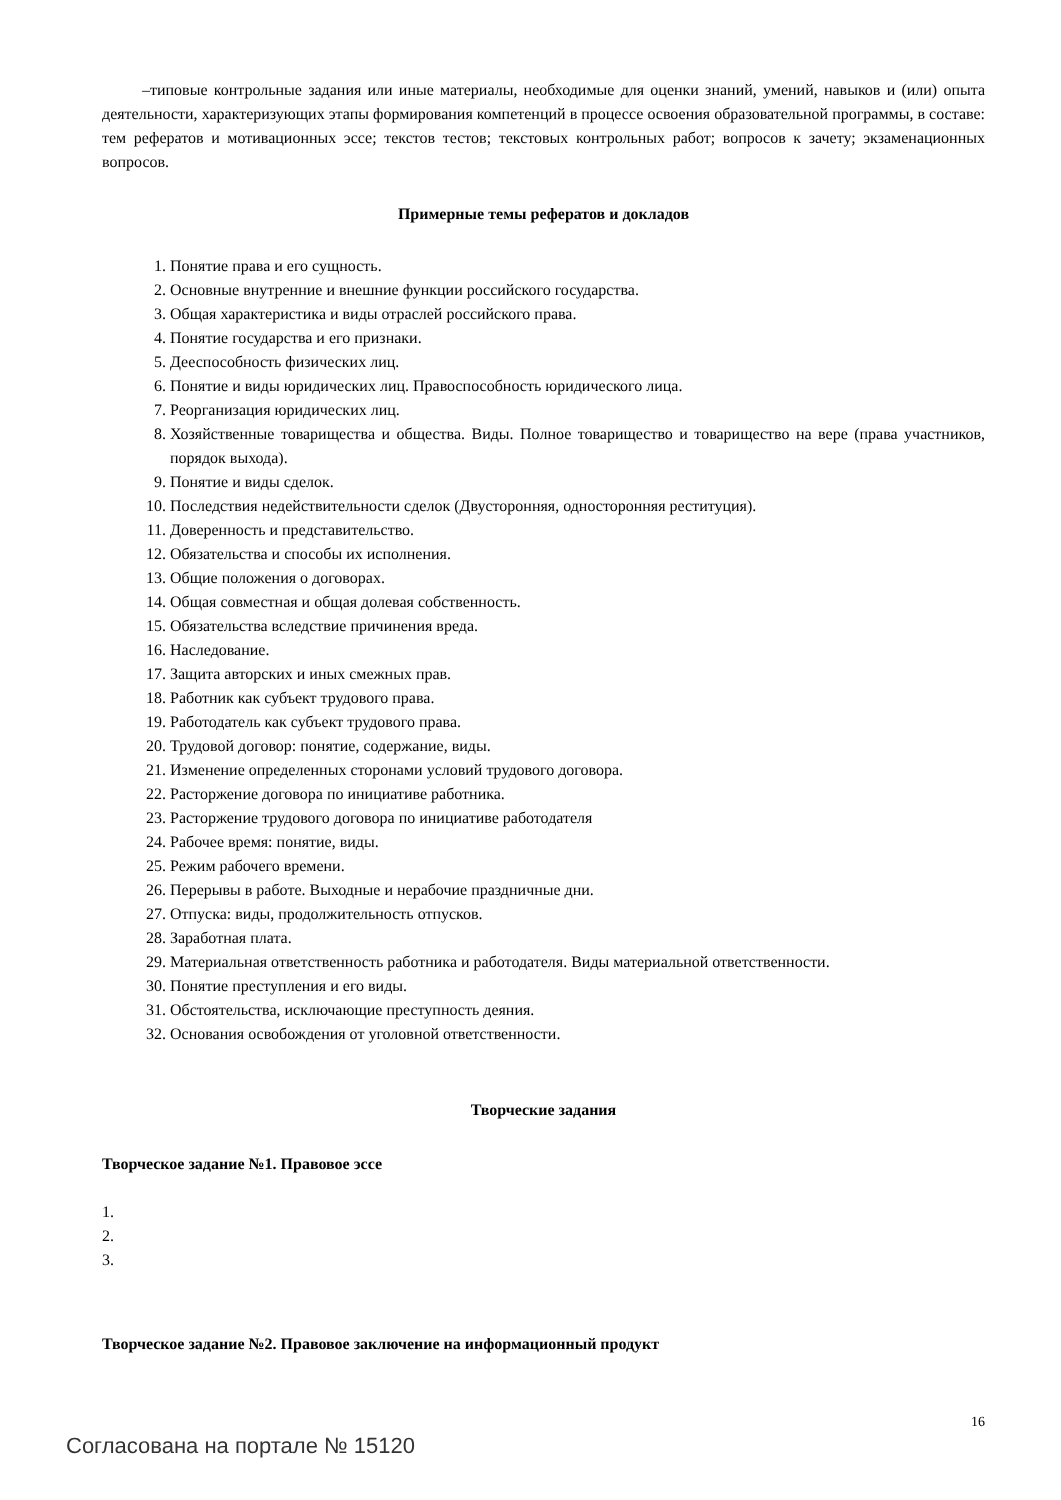–типовые контрольные задания или иные материалы, необходимые для оценки знаний, умений, навыков и (или) опыта деятельности, характеризующих этапы формирования компетенций в процессе освоения образовательной программы, в составе: тем рефератов и мотивационных эссе; текстов тестов; текстовых контрольных работ; вопросов к зачету; экзаменационных вопросов.
Примерные темы рефератов и докладов
1. Понятие права и его сущность.
2. Основные внутренние и внешние функции российского государства.
3. Общая характеристика и виды отраслей российского права.
4. Понятие государства и его признаки.
5. Дееспособность физических лиц.
6. Понятие и виды юридических лиц. Правоспособность юридического лица.
7. Реорганизация юридических лиц.
8. Хозяйственные товарищества и общества. Виды. Полное товарищество и товарищество на вере (права участников, порядок выхода).
9. Понятие и виды сделок.
10. Последствия недействительности сделок (Двусторонняя, односторонняя реституция).
11. Доверенность и представительство.
12. Обязательства и способы их исполнения.
13. Общие положения о договорах.
14. Общая совместная и общая долевая собственность.
15. Обязательства вследствие причинения вреда.
16. Наследование.
17. Защита авторских и иных смежных прав.
18. Работник как субъект трудового права.
19. Работодатель как субъект трудового права.
20. Трудовой договор: понятие, содержание, виды.
21. Изменение определенных сторонами условий трудового договора.
22. Расторжение договора по инициативе работника.
23. Расторжение трудового договора по инициативе работодателя
24. Рабочее время: понятие, виды.
25. Режим рабочего времени.
26. Перерывы в работе. Выходные и нерабочие праздничные дни.
27. Отпуска: виды, продолжительность отпусков.
28. Заработная плата.
29. Материальная ответственность работника и работодателя. Виды материальной ответственности.
30. Понятие преступления и его виды.
31. Обстоятельства, исключающие преступность деяния.
32. Основания освобождения от уголовной ответственности.
Творческие задания
Творческое задание №1. Правовое эссе
1.
2.
3.
Творческое задание №2. Правовое заключение на информационный продукт
16
Согласована на портале № 15120